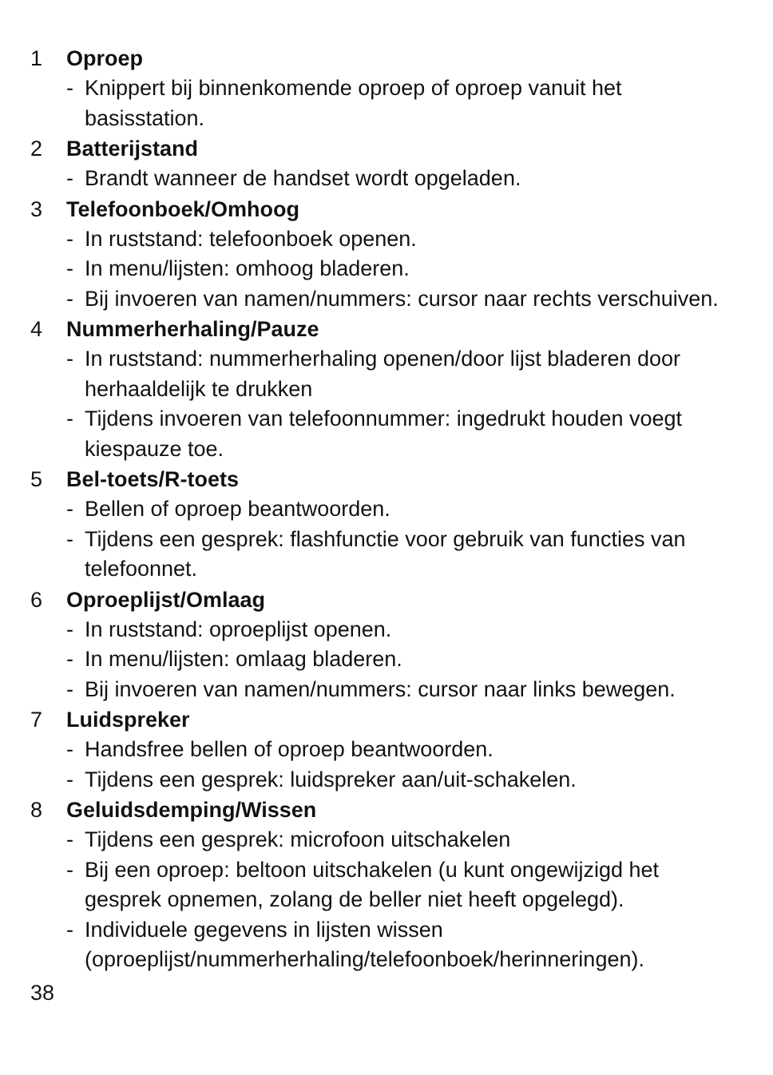1 Oproep
- Knippert bij binnenkomende oproep of oproep vanuit het basisstation.
2 Batterijstand
- Brandt wanneer de handset wordt opgeladen.
3 Telefoonboek/Omhoog
- In ruststand: telefoonboek openen.
- In menu/lijsten: omhoog bladeren.
- Bij invoeren van namen/nummers: cursor naar rechts verschuiven.
4 Nummerherhaling/Pauze
- In ruststand: nummerherhaling openen/door lijst bladeren door herhaaldelijk te drukken
- Tijdens invoeren van telefoonnummer: ingedrukt houden voegt kiespauze toe.
5 Bel-toets/R-toets
- Bellen of oproep beantwoorden.
- Tijdens een gesprek: flashfunctie voor gebruik van functies van telefoonnet.
6 Oproeplijst/Omlaag
- In ruststand: oproeplijst openen.
- In menu/lijsten: omlaag bladeren.
- Bij invoeren van namen/nummers: cursor naar links bewegen.
7 Luidspreker
- Handsfree bellen of oproep beantwoorden.
- Tijdens een gesprek: luidspreker aan/uit-schakelen.
8 Geluidsdemping/Wissen
- Tijdens een gesprek: microfoon uitschakelen
- Bij een oproep: beltoon uitschakelen (u kunt ongewijzigd het gesprek opnemen, zolang de beller niet heeft opgelegd).
- Individuele gegevens in lijsten wissen (oproeplijst/nummerherhaling/telefoonboek/herinneringen).
38